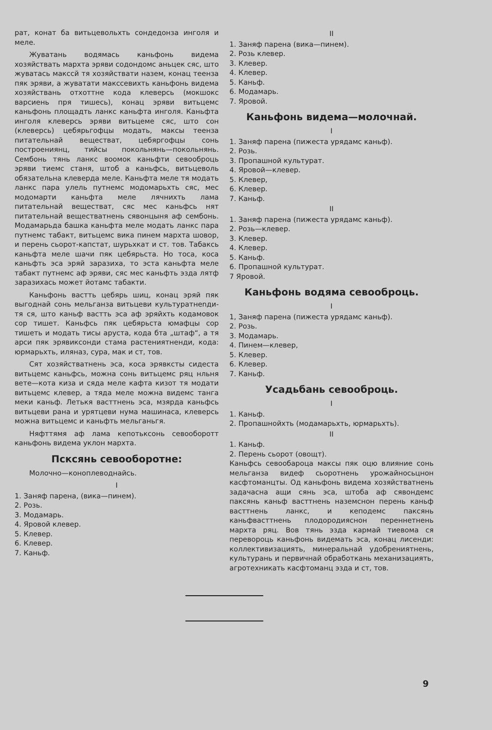рат, конат ба витьцевольхть сондедонза инголя и меле.
Жуватань водямась каньфонь видема хозяйствать мархта эряви содондомс аньцек сяс, што жуватась макссй тя хозяйствати назем, конац теенза пяк эряви, а жуватати макссевихть каньфонь видема хозяйствань отхоттне кода клеверсь (мокшокс варсиень пря тишесь), конац эряви витьцемс каньфонь площадть ланкс каньфта инголя. Каньфта инголя клеверсь эряви витьцеме сяс, што сон (клеверсь) цебярьгофцы модать, максы теенза питательнай веществат, цебяргофцы сонь построениянц, тийсы покольнянь—покольнянь. Сембонь тянь ланкс воомок каньфти севооброць эряви тиемс станя, штоб а каньфсь, витьцеволь обязательна клеверда меле. Каньфта меле тя модать ланкс пара улель путнемс модомарьхть сяс, мес модомарти каньфта меле лячнихть лама питательнай веществат, сяс мес каньфсь нят питательнай веществатнень сявонцыня аф сембонь. Модамарьда башка каньфта меле модать ланкс пара путнемс табакт, витьцемс вика пинем мархта шовор, и перень сьорот-капстат, шурьхкат и ст. тов. Табаксь каньфта меле шачи пяк цебярьста. Но тоса, коса каньфть эса эряй заразиха, то эста каньфта меле табакт путнемс аф эряви, сяс мес каньфть эзда лятф заразихась может йотамс табакти.
Каньфонь вастть цебярь шиц, конац эряй пяк выгоднай сонь мельганза витьцеви культуратнenди-тя ся, што каньф вастть эса аф эряйхть кодамовок сор тишет. Каньфсь пяк цебярьста юмафцы сор тишеть и модать тисы аруста, кода бта „штаф“, а тя арси пяк эрявиксонди стама растениятненди, кода: юрмарьхть, иляназ, сура, мак и ст, тов.
Сят хозяйстватнень эса, коса эрявксты сидеста витьцемс каньфсь, можна сонь витьцемс ряц нльня вете—кота киза и сяда меле кафта кизот тя модати витьцемс клевер, а тяда меле можна видемс танга меки каньф. Летькя васттнень эса, мзярда каньфсь витьцеви рана и урятцеви нума машинаса, клеверсь можна витьцемс и каньфть мельганьгя.
Няфттямя аф лама кепотьксонь севооборотт каньфонь видема уклон мархта.
Псксянь севооборотне:
Молочно—коноплеводнайсь.
I
1. Заняф парена, (вика—пинем).
2. Розь.
3. Модамарь.
4. Яровой клевер.
5. Клевер.
6. Клевер.
7. Каньф.
II
1. Заняф парена (вика—пинем).
2. Розь клевер.
3. Клевер.
4. Клевер.
5. Каньф.
6. Модамарь.
7. Яровой.
Каньфонь видема—молочнай.
I
1. Заняф парена (пижеста урядамс каньф).
2. Розь.
3. Пропашной культурат.
4. Яровой—клевер.
5. Клевер,
6. Клевер.
7. Каньф.
II
1. Заняф парена (пижеста урядамс каньф).
2. Розь—клевер.
3. Клевер.
4. Клевер.
5. Каньф.
6. Пропашной культурат.
7 Яровой.
Каньфонь водяма севооброць.
I
1, Заняф парена (пижеста урядамс каньф).
2. Розь.
3. Модамарь.
4. Пинем—клевер,
5. Клевер.
6. Клевер.
7. Каньф.
Усадьбань севооброць.
I
1. Каньф.
2. Пропашнойхть (модамарьхть, юрмарьхть).
II
1. Каньф.
2. Перень сьорот (овощт).
Каньфсь севообароца максы пяк оцю влияние сонь мельганза видеф сьоротнень урожайносьцнон касфтоманцты. Од каньфонь видема хозяйстватнень задачасна ащи сянь эса, штоба аф сявондемс паксянь каньф васттнень наземснон перень каньф васттнень ланкс, и кеподемс паксянь каньфвасттнень плодородияснон переннетнень мархта ряц. Вов тянь эзда кармай тиевома ся переворoць каньфонь видемать эса, конац лисенди: коллективизациять, минеральнай удобрениятнень, культурань и первичнай обработкань механизациять, агротехникать касфтоманц эзда и ст, тов.
9